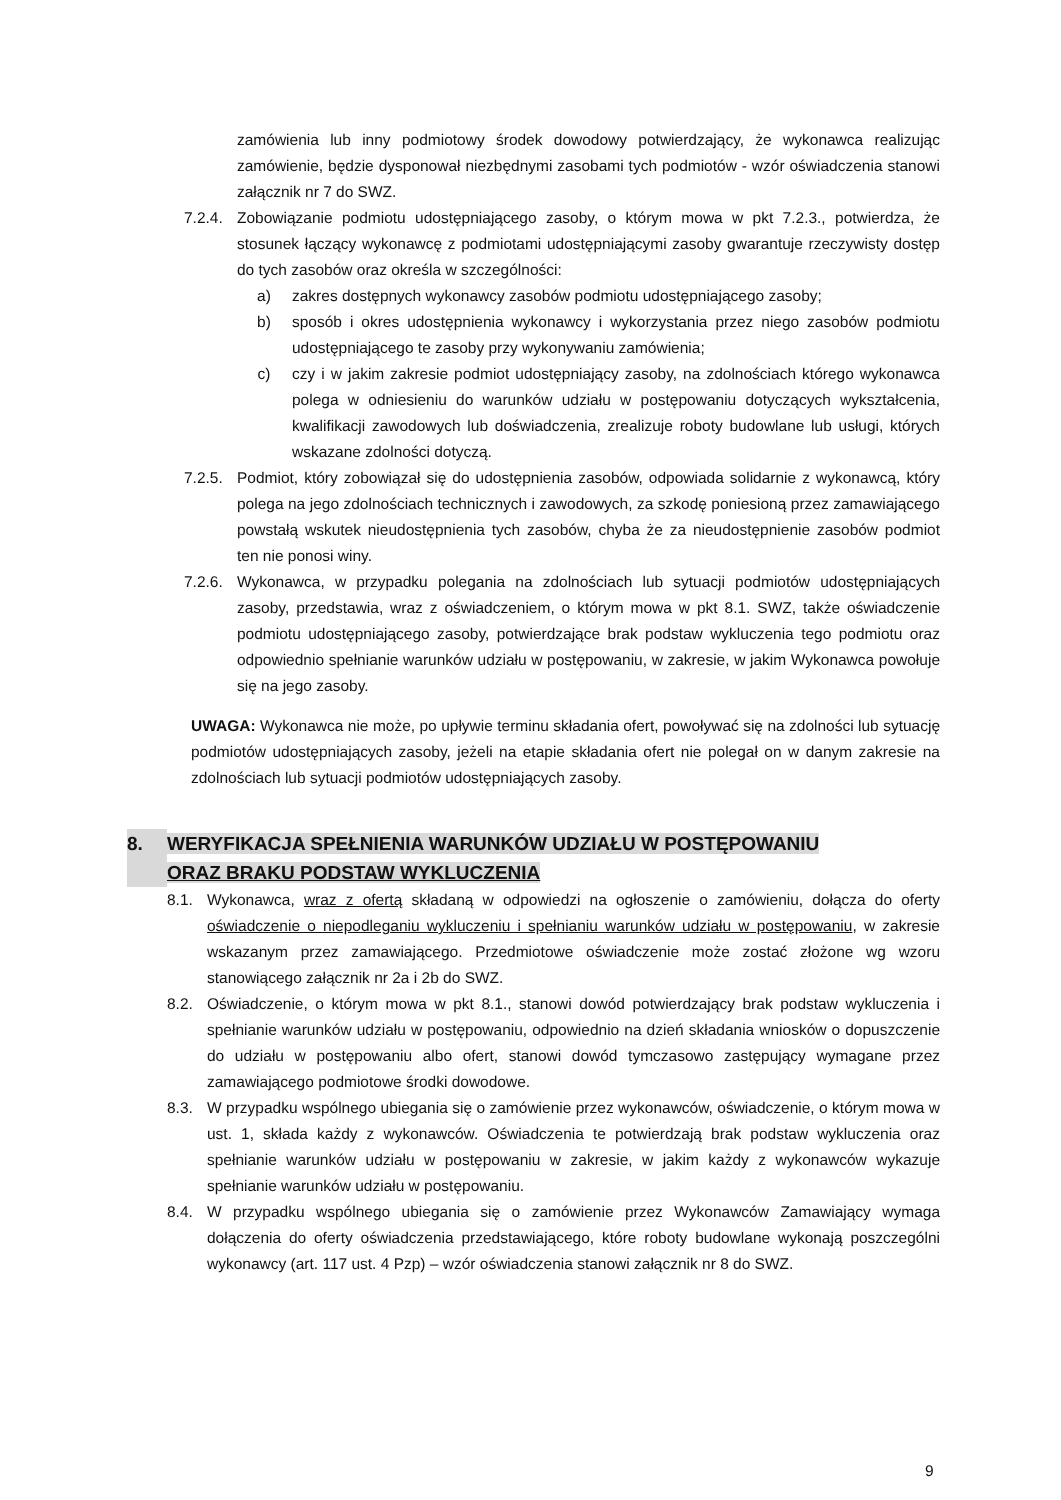zamówienia lub inny podmiotowy środek dowodowy potwierdzający, że wykonawca realizując zamówienie, będzie dysponował niezbędnymi zasobami tych podmiotów - wzór oświadczenia stanowi załącznik nr 7 do SWZ.
7.2.4. Zobowiązanie podmiotu udostępniającego zasoby, o którym mowa w pkt 7.2.3., potwierdza, że stosunek łączący wykonawcę z podmiotami udostępniającymi zasoby gwarantuje rzeczywisty dostęp do tych zasobów oraz określa w szczególności:
a) zakres dostępnych wykonawcy zasobów podmiotu udostępniającego zasoby;
b) sposób i okres udostępnienia wykonawcy i wykorzystania przez niego zasobów podmiotu udostępniającego te zasoby przy wykonywaniu zamówienia;
c) czy i w jakim zakresie podmiot udostępniający zasoby, na zdolnościach którego wykonawca polega w odniesieniu do warunków udziału w postępowaniu dotyczących wykształcenia, kwalifikacji zawodowych lub doświadczenia, zrealizuje roboty budowlane lub usługi, których wskazane zdolności dotyczą.
7.2.5. Podmiot, który zobowiązał się do udostępnienia zasobów, odpowiada solidarnie z wykonawcą, który polega na jego zdolnościach technicznych i zawodowych, za szkodę poniesioną przez zamawiającego powstałą wskutek nieudostępnienia tych zasobów, chyba że za nieudostępnienie zasobów podmiot ten nie ponosi winy.
7.2.6. Wykonawca, w przypadku polegania na zdolnościach lub sytuacji podmiotów udostępniających zasoby, przedstawia, wraz z oświadczeniem, o którym mowa w pkt 8.1. SWZ, także oświadczenie podmiotu udostępniającego zasoby, potwierdzające brak podstaw wykluczenia tego podmiotu oraz odpowiednio spełnianie warunków udziału w postępowaniu, w zakresie, w jakim Wykonawca powołuje się na jego zasoby.
UWAGA: Wykonawca nie może, po upływie terminu składania ofert, powoływać się na zdolności lub sytuację podmiotów udostępniających zasoby, jeżeli na etapie składania ofert nie polegał on w danym zakresie na zdolnościach lub sytuacji podmiotów udostępniających zasoby.
8. WERYFIKACJA SPEŁNIENIA WARUNKÓW UDZIAŁU W POSTĘPOWANIU
ORAZ BRAKU PODSTAW WYKLUCZENIA
8.1. Wykonawca, wraz z ofertą składaną w odpowiedzi na ogłoszenie o zamówieniu, dołącza do oferty oświadczenie o niepodleganiu wykluczeniu i spełnianiu warunków udziału w postępowaniu, w zakresie wskazanym przez zamawiającego. Przedmiotowe oświadczenie może zostać złożone wg wzoru stanowiącego załącznik nr 2a i 2b do SWZ.
8.2. Oświadczenie, o którym mowa w pkt 8.1., stanowi dowód potwierdzający brak podstaw wykluczenia i spełnianie warunków udziału w postępowaniu, odpowiednio na dzień składania wniosków o dopuszczenie do udziału w postępowaniu albo ofert, stanowi dowód tymczasowo zastępujący wymagane przez zamawiającego podmiotowe środki dowodowe.
8.3. W przypadku wspólnego ubiegania się o zamówienie przez wykonawców, oświadczenie, o którym mowa w ust. 1, składa każdy z wykonawców. Oświadczenia te potwierdzają brak podstaw wykluczenia oraz spełnianie warunków udziału w postępowaniu w zakresie, w jakim każdy z wykonawców wykazuje spełnianie warunków udziału w postępowaniu.
8.4. W przypadku wspólnego ubiegania się o zamówienie przez Wykonawców Zamawiający wymaga dołączenia do oferty oświadczenia przedstawiającego, które roboty budowlane wykonają poszczególni wykonawcy (art. 117 ust. 4 Pzp) – wzór oświadczenia stanowi załącznik nr 8 do SWZ.
9